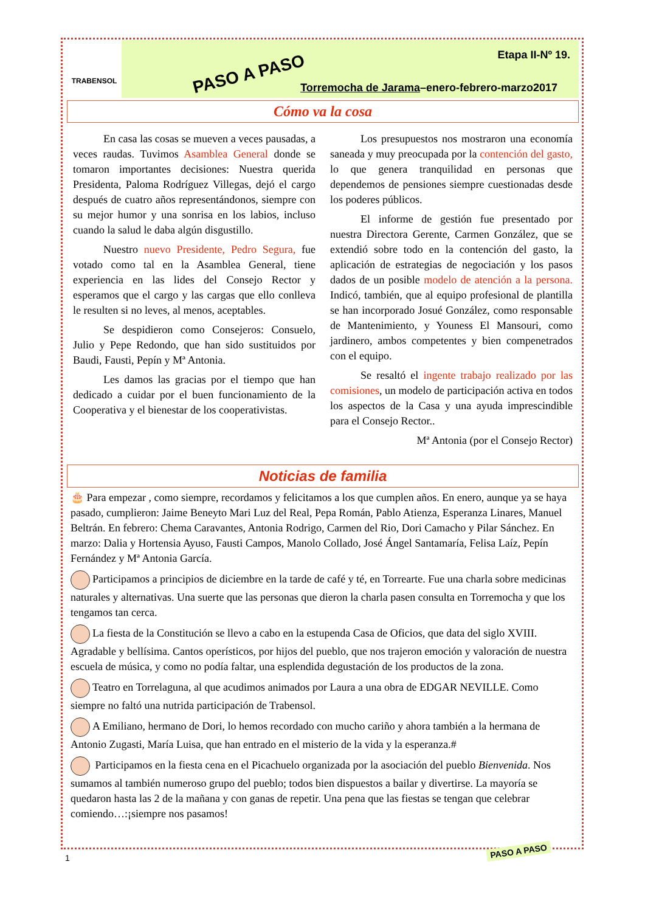TRABENSOL
PASO A PASO
Etapa II-Nº 19.
Torremocha de Jarama–enero-febrero-marzo2017
Cómo va la cosa
En casa las cosas se mueven a veces pausadas, a veces raudas. Tuvimos Asamblea General donde se tomaron importantes decisiones: Nuestra querida Presidenta, Paloma Rodríguez Villegas, dejó el cargo después de cuatro años representándonos, siempre con su mejor humor y una sonrisa en los labios, incluso cuando la salud le daba algún disgustillo.
Nuestro nuevo Presidente, Pedro Segura, fue votado como tal en la Asamblea General, tiene experiencia en las lides del Consejo Rector y esperamos que el cargo y las cargas que ello conlleva le resulten si no leves, al menos, aceptables.
Se despidieron como Consejeros: Consuelo, Julio y Pepe Redondo, que han sido sustituidos por Baudi, Fausti, Pepín y Mª Antonia.
Les damos las gracias por el tiempo que han dedicado a cuidar por el buen funcionamiento de la Cooperativa y el bienestar de los cooperativistas.
Los presupuestos nos mostraron una economía saneada y muy preocupada por la contención del gasto, lo que genera tranquilidad en personas que dependemos de pensiones siempre cuestionadas desde los poderes públicos.
El informe de gestión fue presentado por nuestra Directora Gerente, Carmen González, que se extendió sobre todo en la contención del gasto, la aplicación de estrategias de negociación y los pasos dados de un posible modelo de atención a la persona. Indicó, también, que al equipo profesional de plantilla se han incorporado Josué González, como responsable de Mantenimiento, y Youness El Mansouri, como jardinero, ambos competentes y bien compenetrados con el equipo.
Se resaltó el ingente trabajo realizado por las comisiones, un modelo de participación activa en todos los aspectos de la Casa y una ayuda imprescindible para el Consejo Rector..
Mª Antonia (por el Consejo Rector)
Noticias de familia
🎂 Para empezar , como siempre, recordamos y felicitamos a los que cumplen años. En enero, aunque ya se haya pasado, cumplieron: Jaime Beneyto Mari Luz del Real, Pepa Román, Pablo Atienza, Esperanza Linares, Manuel Beltrán. En febrero: Chema Caravantes, Antonia Rodrigo, Carmen del Rio, Dori Camacho y Pilar Sánchez. En marzo: Dalia y Hortensia Ayuso, Fausti Campos, Manolo Collado, José Ángel Santamaría, Felisa Laíz, Pepín Fernández y Mª Antonia García.
Participamos a principios de diciembre en la tarde de café y té, en Torrearte. Fue una charla sobre medicinas naturales y alternativas. Una suerte que las personas que dieron la charla pasen consulta en Torremocha y que los tengamos tan cerca.
La fiesta de la Constitución se llevo a cabo en la estupenda Casa de Oficios, que data del siglo XVIII. Agradable y bellísima. Cantos operísticos, por hijos del pueblo, que nos trajeron emoción y valoración de nuestra escuela de música, y como no podía faltar, una esplendida degustación de los productos de la zona.
Teatro en Torrelaguna, al que acudimos animados por Laura a una obra de EDGAR NEVILLE. Como siempre no faltó una nutrida participación de Trabensol.
A Emiliano, hermano de Dori, lo hemos recordado con mucho cariño y ahora también a la hermana de Antonio Zugasti, María Luisa, que han entrado en el misterio de la vida y la esperanza.#
Participamos en la fiesta cena en el Picachuelo organizada por la asociación del pueblo Bienvenida. Nos sumamos al también numeroso grupo del pueblo; todos bien dispuestos a bailar y divertirse. La mayoría se quedaron hasta las 2 de la mañana y con ganas de repetir. Una pena que las fiestas se tengan que celebrar comiendo…:¡siempre nos pasamos!
1
PASO A PASO